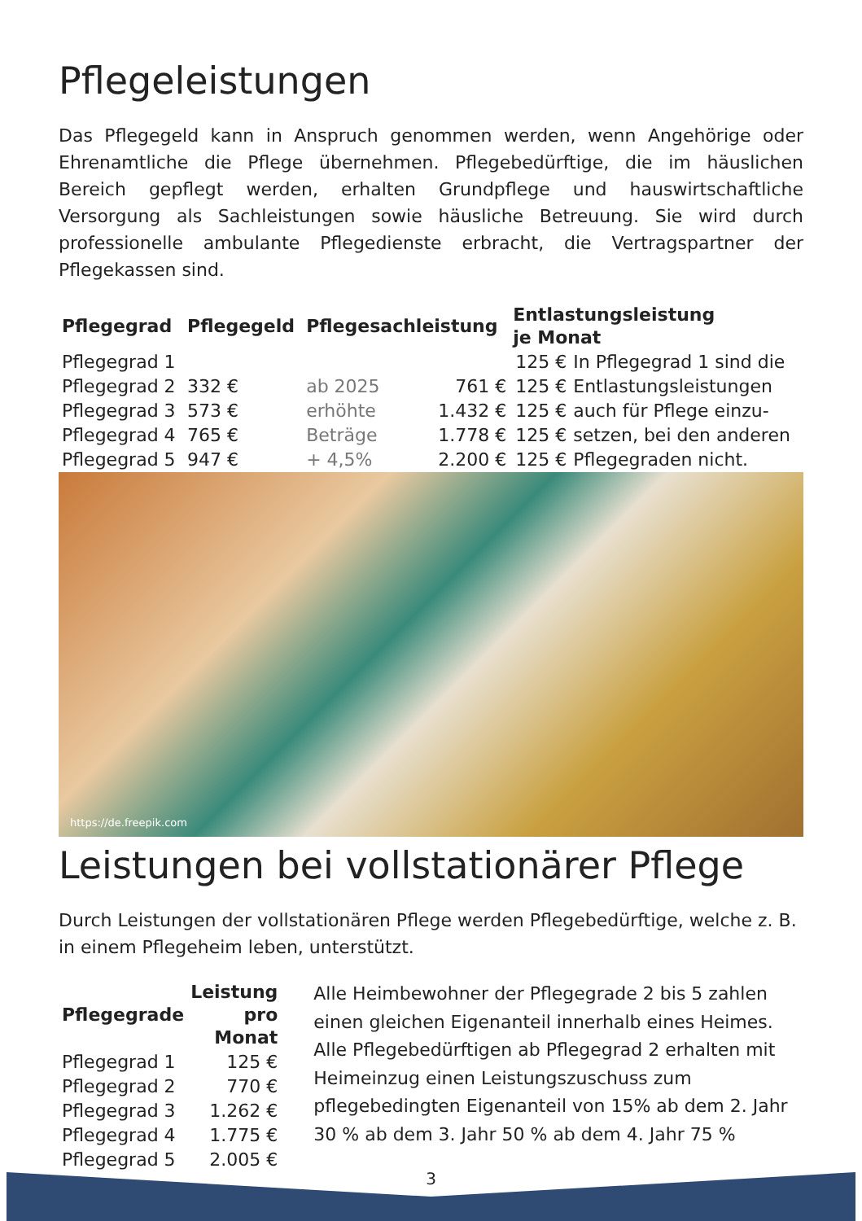Pflegeleistungen
Das Pflegegeld kann in Anspruch genommen werden, wenn Angehörige oder Ehrenamtliche die Pflege übernehmen. Pflegebedürftige, die im häuslichen Bereich gepflegt werden, erhalten Grundpflege und hauswirtschaftliche Versorgung als Sachleistungen sowie häusliche Betreuung. Sie wird durch professionelle ambulante Pflegedienste erbracht, die Vertragspartner der Pflegekassen sind.
| Pflegegrad | Pflegegeld | Pflegesachleistung | | Entlastungsleistung je Monat | |
| --- | --- | --- | --- | --- | --- |
| Pflegegrad 1 | | | | 125 € | In Pflegegrad 1 sind die |
| Pflegegrad 2 | 332 € | ab 2025 | 761 € | 125 € | Entlastungsleistungen |
| Pflegegrad 3 | 573 € | erhöhte | 1.432 € | 125 € | auch für Pflege einzu- |
| Pflegegrad 4 | 765 € | Beträge | 1.778 € | 125 € | setzen, bei den anderen |
| Pflegegrad 5 | 947 € | + 4,5% | 2.200 € | 125 € | Pflegegraden nicht. |
https://de.freepik.com
Leistungen bei vollstationärer Pflege
Durch Leistungen der vollstationären Pflege werden Pflegebedürftige, welche z. B. in einem Pflegeheim leben, unterstützt.
| Pflegegrade | Leistung pro Monat |
| --- | --- |
| Pflegegrad 1 | 125 € |
| Pflegegrad 2 | 770 € |
| Pflegegrad 3 | 1.262 € |
| Pflegegrad 4 | 1.775 € |
| Pflegegrad 5 | 2.005 € |
Alle Heimbewohner der Pflegegrade 2 bis 5 zahlen einen gleichen Eigenanteil innerhalb eines Heimes. Alle Pflegebedürftigen ab Pflegegrad 2 erhalten mit Heimeinzug einen Leistungszuschuss zum pflegebedingten Eigenanteil von 15% ab dem 2. Jahr 30 % ab dem 3. Jahr 50 % ab dem 4. Jahr 75 %
3